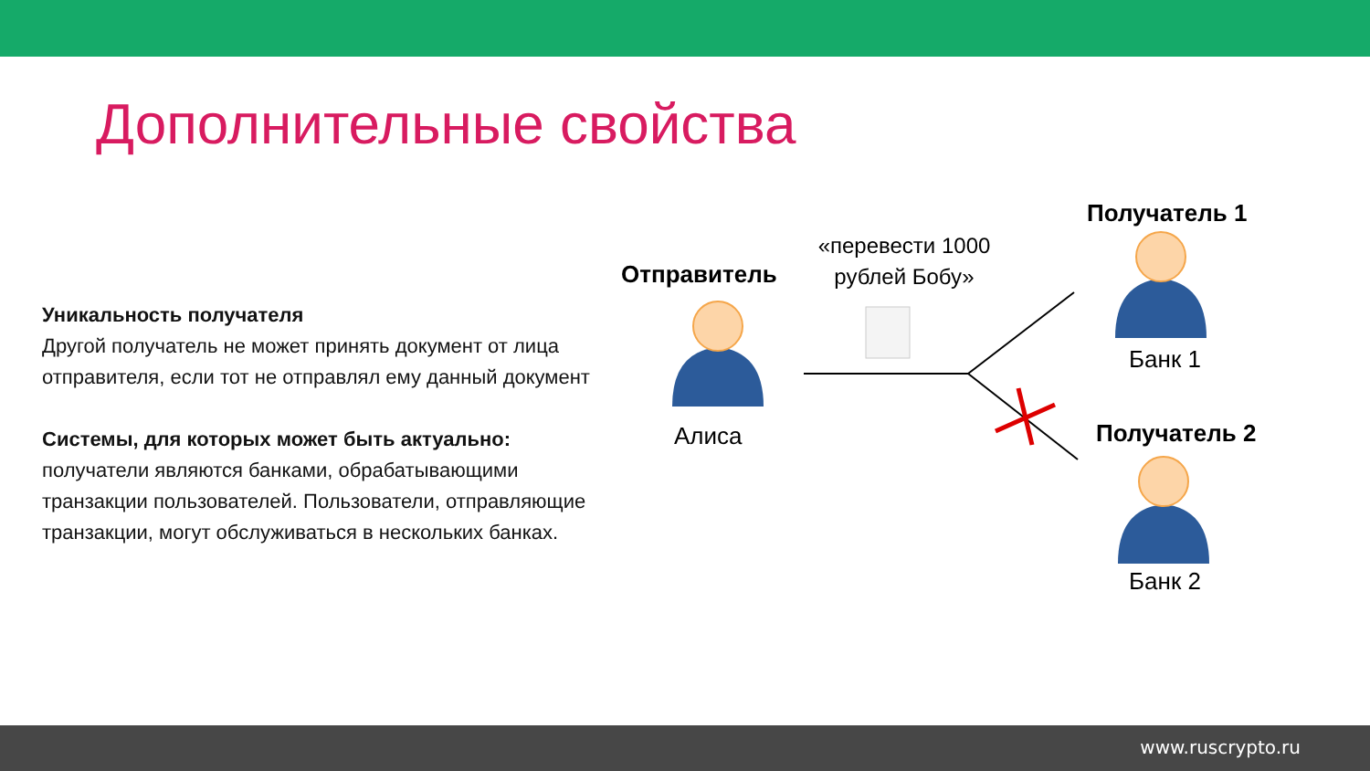Дополнительные свойства
Уникальность получателя
Другой получатель не может принять документ от лица отправителя, если тот не отправлял ему данный документ
Системы, для которых может быть актуально:
получатели являются банками, обрабатывающими транзакции пользователей. Пользователи, отправляющие транзакции, могут обслуживаться в нескольких банках.
Отправитель
Алиса
«перевести 1000 рублей Бобу»
Получатель 1
Банк 1
Получатель 2
Банк 2
www.ruscrypto.ru